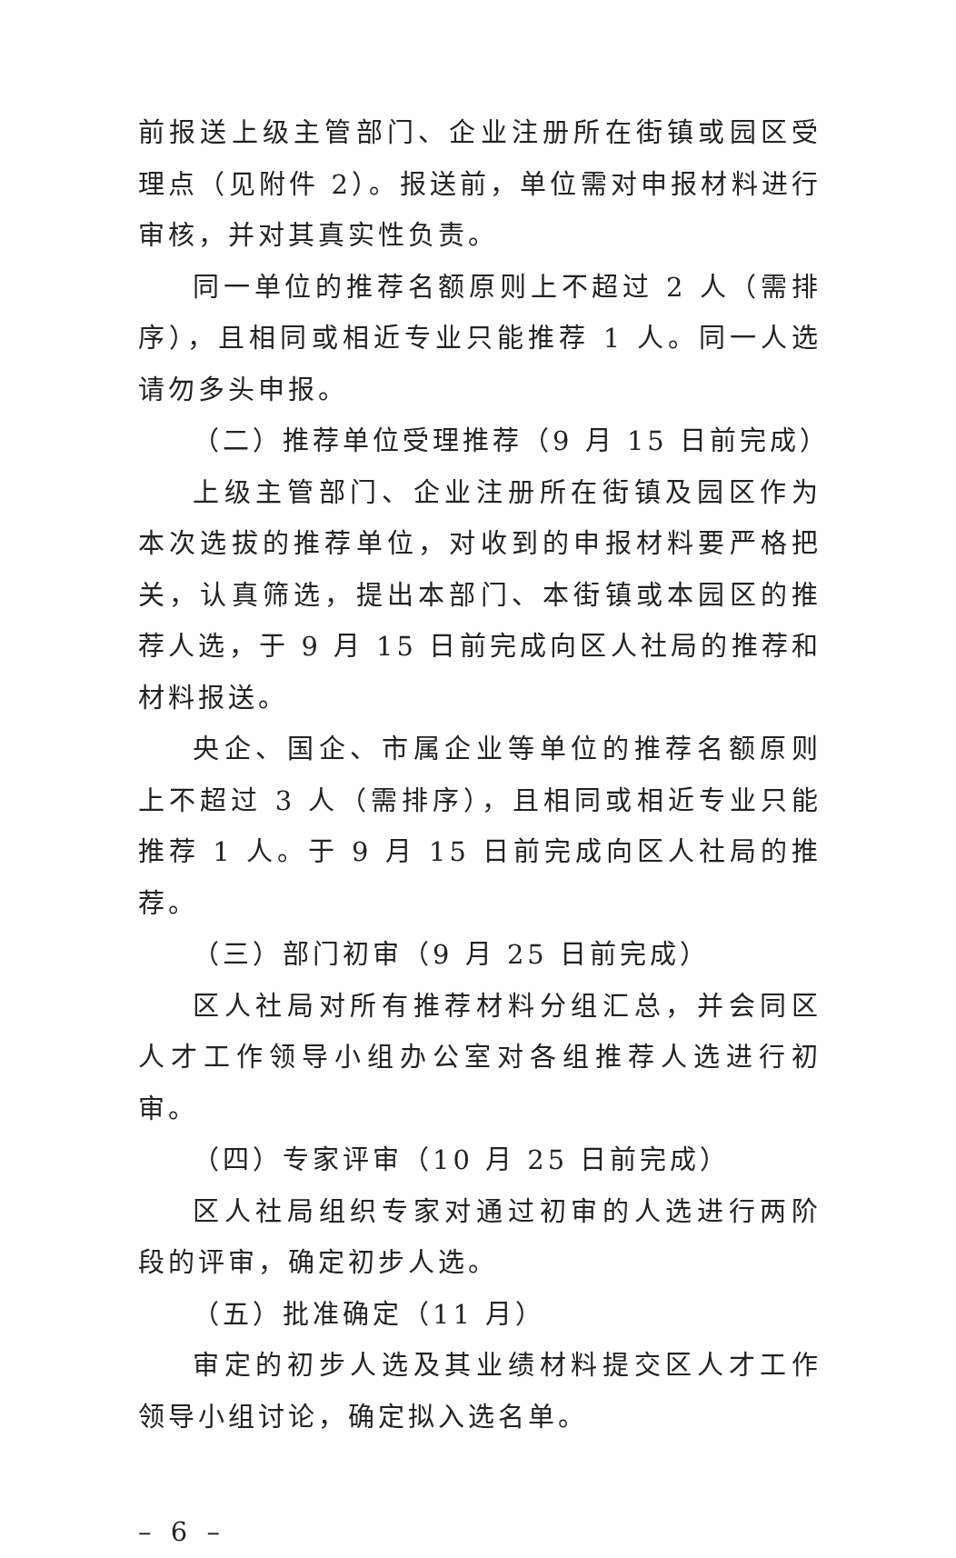前报送上级主管部门、企业注册所在街镇或园区受理点（见附件 2）。报送前，单位需对申报材料进行审核，并对其真实性负责。
同一单位的推荐名额原则上不超过 2 人（需排序），且相同或相近专业只能推荐 1 人。同一人选请勿多头申报。
（二）推荐单位受理推荐（9 月 15 日前完成）
上级主管部门、企业注册所在街镇及园区作为本次选拔的推荐单位，对收到的申报材料要严格把关，认真筛选，提出本部门、本街镇或本园区的推荐人选，于 9 月 15 日前完成向区人社局的推荐和材料报送。
央企、国企、市属企业等单位的推荐名额原则上不超过 3 人（需排序），且相同或相近专业只能推荐 1 人。于 9 月 15 日前完成向区人社局的推荐。
（三）部门初审（9 月 25 日前完成）
区人社局对所有推荐材料分组汇总，并会同区人才工作领导小组办公室对各组推荐人选进行初审。
（四）专家评审（10 月 25 日前完成）
区人社局组织专家对通过初审的人选进行两阶段的评审，确定初步人选。
（五）批准确定（11 月）
审定的初步人选及其业绩材料提交区人才工作领导小组讨论，确定拟入选名单。
– 6 –